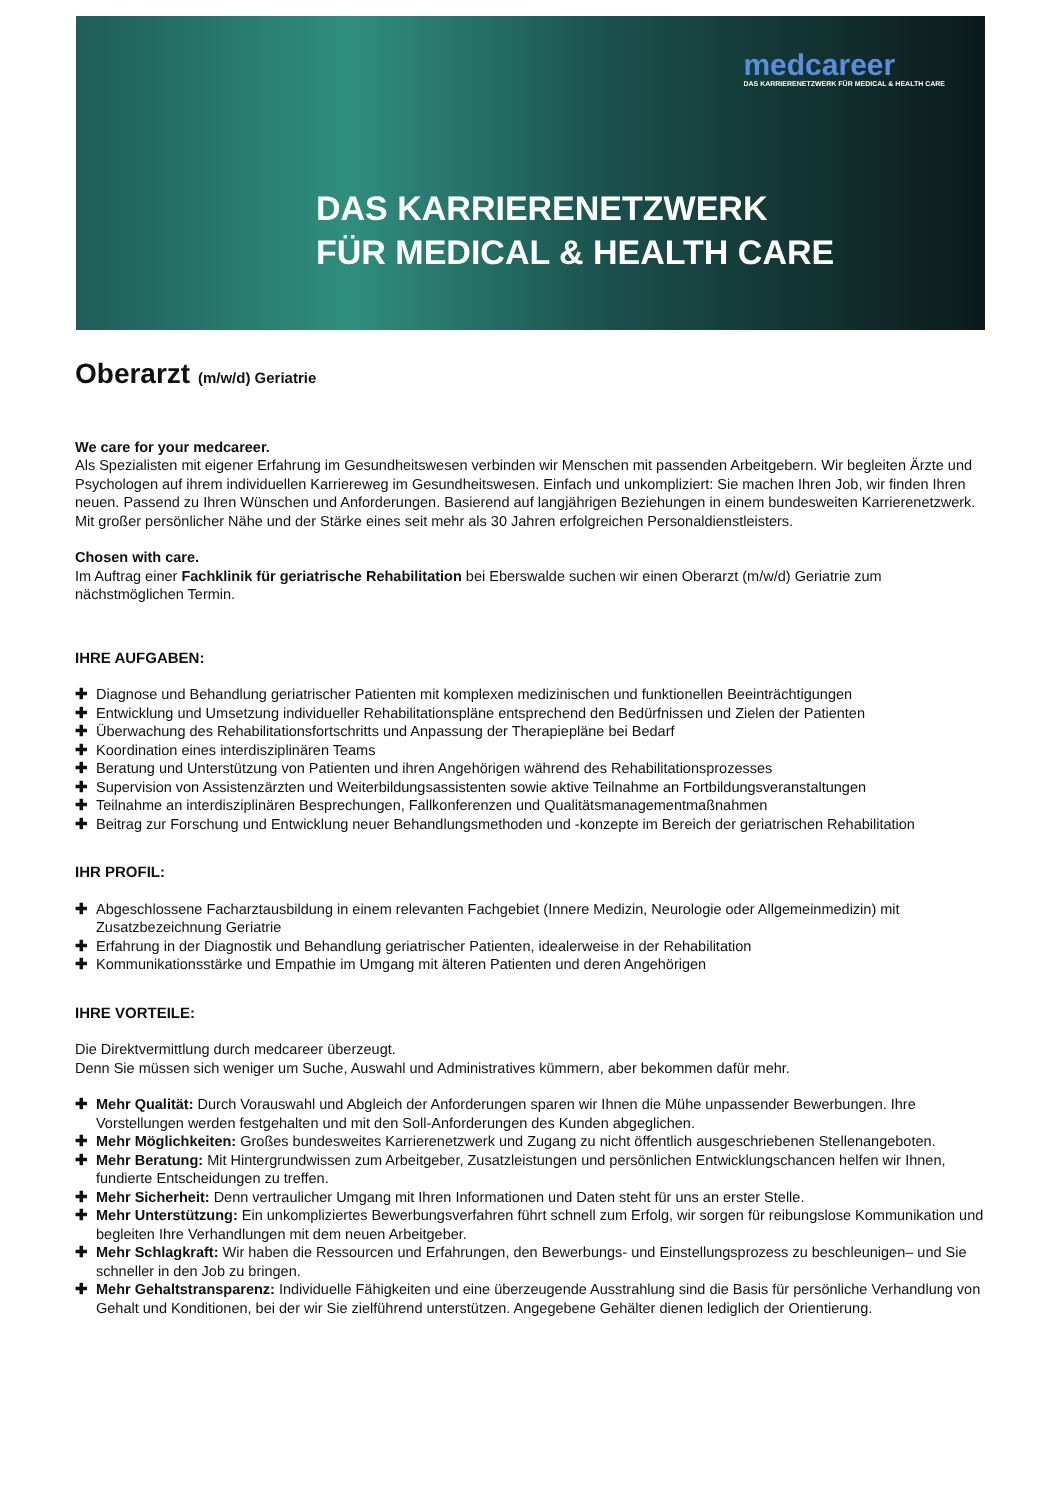medcareer
DAS KARRIERENETZWERK FÜR MEDICAL & HEALTH CARE
DAS KARRIERENETZWERK
FÜR MEDICAL & HEALTH CARE
Oberarzt (m/w/d) Geriatrie
We care for your medcareer.
Als Spezialisten mit eigener Erfahrung im Gesundheitswesen verbinden wir Menschen mit passenden Arbeitgebern. Wir begleiten Ärzte und Psychologen auf ihrem individuellen Karriereweg im Gesundheitswesen. Einfach und unkompliziert: Sie machen Ihren Job, wir finden Ihren neuen. Passend zu Ihren Wünschen und Anforderungen. Basierend auf langjährigen Beziehungen in einem bundesweiten Karrierenetzwerk. Mit großer persönlicher Nähe und der Stärke eines seit mehr als 30 Jahren erfolgreichen Personaldienstleisters.
Chosen with care.
Im Auftrag einer Fachklinik für geriatrische Rehabilitation bei Eberswalde suchen wir einen Oberarzt (m/w/d) Geriatrie zum nächstmöglichen Termin.
IHRE AUFGABEN:
✚ Diagnose und Behandlung geriatrischer Patienten mit komplexen medizinischen und funktionellen Beeinträchtigungen
✚ Entwicklung und Umsetzung individueller Rehabilitationspläne entsprechend den Bedürfnissen und Zielen der Patienten
✚ Überwachung des Rehabilitationsfortschritts und Anpassung der Therapiepläne bei Bedarf
✚ Koordination eines interdisziplinären Teams
✚ Beratung und Unterstützung von Patienten und ihren Angehörigen während des Rehabilitationsprozesses
✚ Supervision von Assistenzärzten und Weiterbildungsassistenten sowie aktive Teilnahme an Fortbildungsveranstaltungen
✚ Teilnahme an interdisziplinären Besprechungen, Fallkonferenzen und Qualitätsmanagementmaßnahmen
✚ Beitrag zur Forschung und Entwicklung neuer Behandlungsmethoden und -konzepte im Bereich der geriatrischen Rehabilitation
IHR PROFIL:
✚ Abgeschlossene Facharztausbildung in einem relevanten Fachgebiet (Innere Medizin, Neurologie oder Allgemeinmedizin) mit Zusatzbezeichnung Geriatrie
✚ Erfahrung in der Diagnostik und Behandlung geriatrischer Patienten, idealerweise in der Rehabilitation
✚ Kommunikationsstärke und Empathie im Umgang mit älteren Patienten und deren Angehörigen
IHRE VORTEILE:
Die Direktvermittlung durch medcareer überzeugt.
Denn Sie müssen sich weniger um Suche, Auswahl und Administratives kümmern, aber bekommen dafür mehr.
✚ Mehr Qualität: Durch Vorauswahl und Abgleich der Anforderungen sparen wir Ihnen die Mühe unpassender Bewerbungen. Ihre Vorstellungen werden festgehalten und mit den Soll-Anforderungen des Kunden abgeglichen.
✚ Mehr Möglichkeiten: Großes bundesweites Karrierenetzwerk und Zugang zu nicht öffentlich ausgeschriebenen Stellenangeboten.
✚ Mehr Beratung: Mit Hintergrundwissen zum Arbeitgeber, Zusatzleistungen und persönlichen Entwicklungschancen helfen wir Ihnen, fundierte Entscheidungen zu treffen.
✚ Mehr Sicherheit: Denn vertraulicher Umgang mit Ihren Informationen und Daten steht für uns an erster Stelle.
✚ Mehr Unterstützung: Ein unkompliziertes Bewerbungsverfahren führt schnell zum Erfolg, wir sorgen für reibungslose Kommunikation und begleiten Ihre Verhandlungen mit dem neuen Arbeitgeber.
✚ Mehr Schlagkraft: Wir haben die Ressourcen und Erfahrungen, den Bewerbungs- und Einstellungsprozess zu beschleunigen– und Sie schneller in den Job zu bringen.
✚ Mehr Gehaltstransparenz: Individuelle Fähigkeiten und eine überzeugende Ausstrahlung sind die Basis für persönliche Verhandlung von Gehalt und Konditionen, bei der wir Sie zielführend unterstützen. Angegebene Gehälter dienen lediglich der Orientierung.